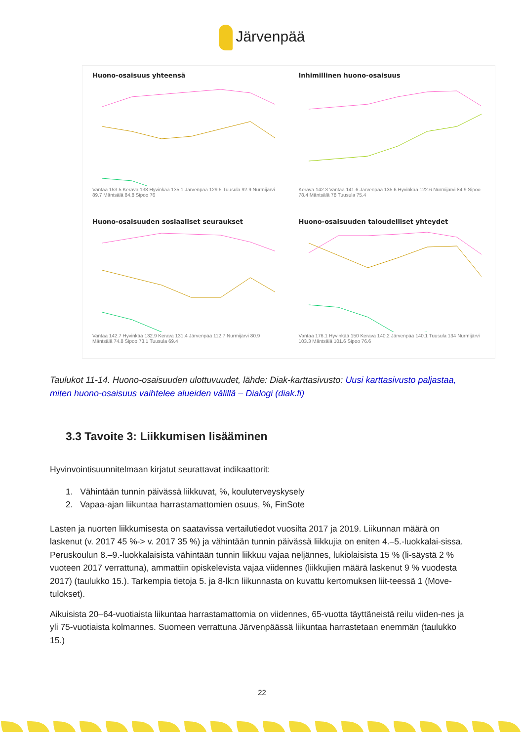Järvenpää
Huono-osaisuus yhteensä
Vantaa 153.5 Kerava 138 Hyvinkää 135.1 Järvenpää 129.5 Tuusula 92.9 Nurmijärvi 89.7 Mäntsälä 84.8 Sipoo 76
Inhimillinen huono-osaisuus
Kerava 142.3 Vantaa 141.6 Järvenpää 135.6 Hyvinkää 122.6 Nurmijärvi 84.9 Sipoo 78.4 Mäntsälä 78 Tuusula 75.4
Huono-osaisuuden sosiaaliset seuraukset
Vantaa 142.7 Hyvinkää 132.9 Kerava 131.4 Järvenpää 112.7 Nurmijärvi 80.9 Mäntsälä 74.8 Sipoo 73.1 Tuusula 69.4
Huono-osaisuuden taloudelliset yhteydet
Vantaa 176.1 Hyvinkää 150 Kerava 140.2 Järvenpää 140.1 Tuusula 134 Nurmijärvi 103.3 Mäntsälä 101.6 Sipoo 76.6
Taulukot 11-14. Huono-osaisuuden ulottuvuudet, lähde: Diak-karttasivusto: Uusi karttasivusto paljastaa, miten huono-osaisuus vaihtelee alueiden välillä – Dialogi (diak.fi)
3.3 Tavoite 3: Liikkumisen lisääminen
Hyvinvointisuunnitelmaan kirjatut seurattavat indikaattorit:
1. Vähintään tunnin päivässä liikkuvat, %, kouluterveyskysely
2. Vapaa-ajan liikuntaa harrastamattomien osuus, %, FinSote
Lasten ja nuorten liikkumisesta on saatavissa vertailutiedot vuosilta 2017 ja 2019. Liikunnan määrä on laskenut (v. 2017 45 %-> v. 2017 35 %) ja vähintään tunnin päivässä liikkujia on eniten 4.–5.-luokkalai-sissa. Peruskoulun 8.–9.-luokkalaisista vähintään tunnin liikkuu vajaa neljännes, lukiolaisista 15 % (li-säystä 2 % vuoteen 2017 verrattuna), ammattiin opiskelevista vajaa viidennes (liikkujien määrä laskenut 9 % vuodesta 2017) (taulukko 15.). Tarkempia tietoja 5. ja 8-lk:n liikunnasta on kuvattu kertomuksen liit-teessä 1 (Move-tulokset).
Aikuisista 20–64-vuotiaista liikuntaa harrastamattomia on viidennes, 65-vuotta täyttäneistä reilu viiden-nes ja yli 75-vuotiaista kolmannes. Suomeen verrattuna Järvenpäässä liikuntaa harrastetaan enemmän (taulukko 15.)
22